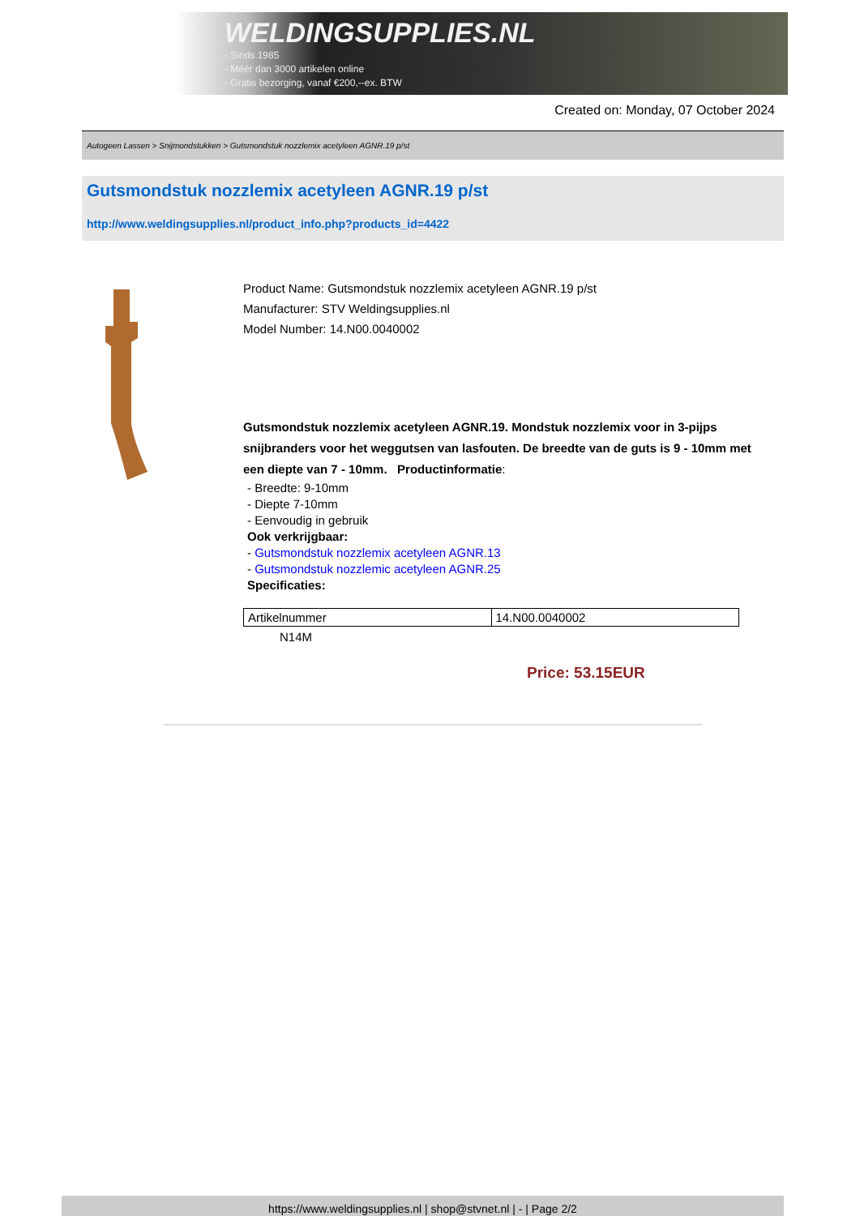WELDINGSUPPLIES.NL
- Sinds 1985
- Méér dan 3000 artikelen online
- Gratis bezorging, vanaf €200,--ex. BTW
Created on: Monday, 07 October 2024
Autogeen Lassen > Snijmondstukken > Gutsmondstuk nozzlemix acetyleen AGNR.19 p/st
Gutsmondstuk nozzlemix acetyleen AGNR.19 p/st
http://www.weldingsupplies.nl/product_info.php?products_id=4422
Product Name: Gutsmondstuk nozzlemix acetyleen AGNR.19 p/st
Manufacturer: STV Weldingsupplies.nl
Model Number: 14.N00.0040002
Gutsmondstuk nozzlemix acetyleen AGNR.19. Mondstuk nozzlemix voor in 3-pijps snijbranders voor het weggutsen van lasfouten. De breedte van de guts is 9 - 10mm met een diepte van 7 - 10mm. Productinformatie:
- Breedte: 9-10mm
- Diepte 7-10mm
- Eenvoudig in gebruik
Ook verkrijgbaar:
- Gutsmondstuk nozzlemix acetyleen AGNR.13
- Gutsmondstuk nozzlemic acetyleen AGNR.25
Specificaties:
| Artikelnummer | 14.N00.0040002 |
N14M
Price: 53.15EUR
https://www.weldingsupplies.nl | shop@stvnet.nl | - | Page 2/2